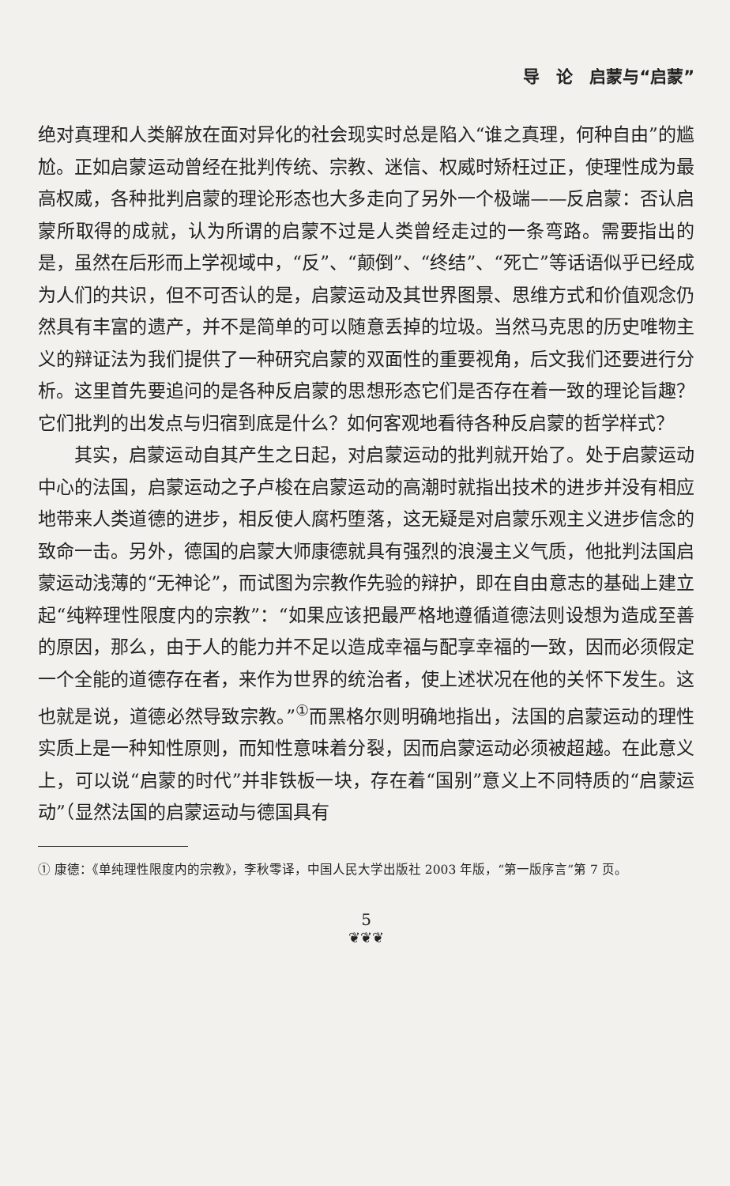导　论　启蒙与“启蒙”
绝对真理和人类解放在面对异化的社会现实时总是陷入“谁之真理，何种自由”的尴尬。正如启蒙运动曾经在批判传统、宗教、迷信、权威时矫枉过正，使理性成为最高权威，各种批判启蒙的理论形态也大多走向了另外一个极端——反启蒙：否认启蒙所取得的成就，认为所谓的启蒙不过是人类曾经走过的一条弯路。需要指出的是，虽然在后形而上学视域中，“反”、“颠倒”、“终结”、“死亡”等话语似乎已经成为人们的共识，但不可否认的是，启蒙运动及其世界图景、思维方式和价值观念仍然具有丰富的遗产，并不是简单的可以随意丢掉的垃圾。当然马克思的历史唯物主义的辩证法为我们提供了一种研究启蒙的双面性的重要视角，后文我们还要进行分析。这里首先要追问的是各种反启蒙的思想形态它们是否存在着一致的理论旨趣？它们批判的出发点与归宿到底是什么？如何客观地看待各种反启蒙的哲学样式？
其实，启蒙运动自其产生之日起，对启蒙运动的批判就开始了。处于启蒙运动中心的法国，启蒙运动之子卢梭在启蒙运动的高潮时就指出技术的进步并没有相应地带来人类道德的进步，相反使人腐朽堕落，这无疑是对启蒙乐观主义进步信念的致命一击。另外，德国的启蒙大师康德就具有强烈的浪漫主义气质，他批判法国启蒙运动浅薄的“无神论”，而试图为宗教作先验的辩护，即在自由意志的基础上建立起“纯粹理性限度内的宗教”：“如果应该把最严格地遵循道德法则设想为造成至善的原因，那么，由于人的能力并不足以造成幸福与配享幸福的一致，因而必须假定一个全能的道德存在者，来作为世界的统治者，使上述状况在他的关怀下发生。这也就是说，道德必然导致宗教。”<sup>①</sup>而黑格尔则明确地指出，法国的启蒙运动的理性实质上是一种知性原则，而知性意味着分裂，因而启蒙运动必须被超越。在此意义上，可以说“启蒙的时代”并非铁板一块，存在着“国别”意义上不同特质的“启蒙运动”（显然法国的启蒙运动与德国具有
① 康德：《单纯理性限度内的宗教》，李秋零译，中国人民大学出版社 2003 年版，“第一版序言”第 7 页。
5
❦❦❦